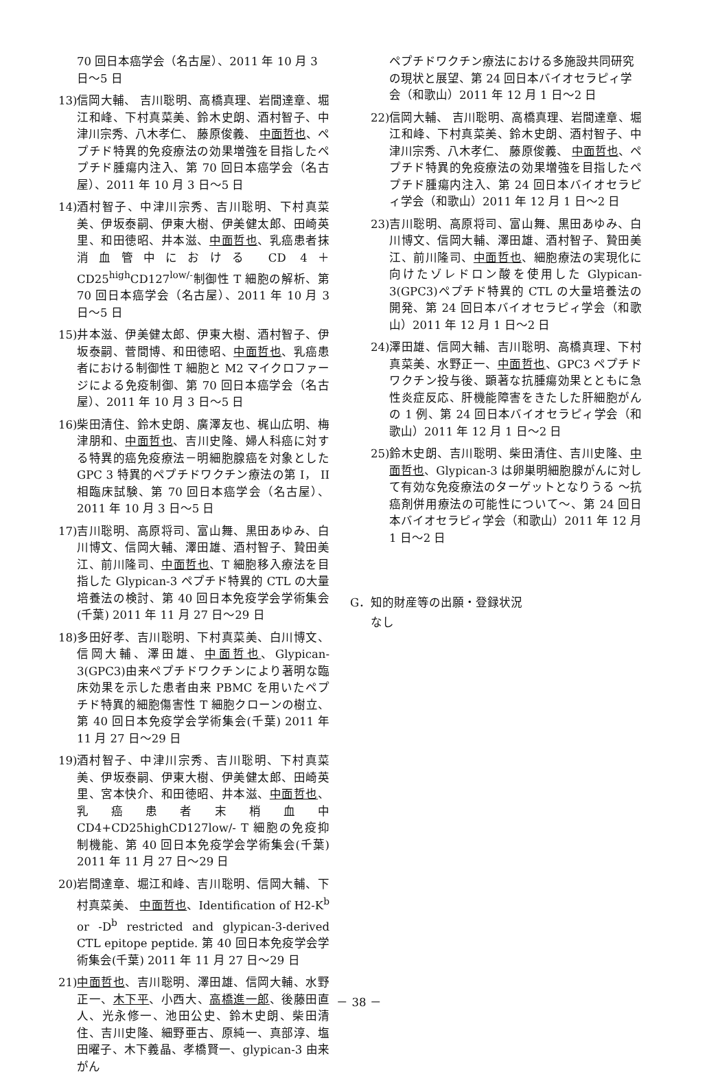70 回日本癌学会（名古屋）、2011 年 10 月 3 日～5 日
13) 信岡大輔、 吉川聡明、高橋真理、岩間達章、堀江和峰、下村真菜美、鈴木史朗、酒村智子、中津川宗秀、八木孝仁、 藤原俊義、 中面哲也、ペプチド特異的免疫療法の効果増強を目指したペプチド腫瘍内注入、第 70 回日本癌学会（名古屋）、2011 年 10 月 3 日～5 日
14) 酒村智子、中津川宗秀、吉川聡明、下村真菜美、伊坂泰嗣、伊東大樹、伊美健太郎、田崎英里、和田徳昭、井本滋、中面哲也、乳癌患者抹消血管中における CD 4＋ CD25<sup>high</sup>CD127<sup>low/-</sup>制御性 T 細胞の解析、第 70 回日本癌学会（名古屋）、2011 年 10 月 3 日～5 日
15) 井本滋、伊美健太郎、伊東大樹、酒村智子、伊坂泰嗣、菅間博、和田徳昭、中面哲也、乳癌患者における制御性 T 細胞と M2 マイクロファージによる免疫制御、第 70 回日本癌学会（名古屋）、2011 年 10 月 3 日～5 日
16) 柴田清住、鈴木史朗、廣澤友也、梶山広明、梅津朋和、中面哲也、吉川史隆、婦人科癌に対する特異的癌免疫療法－明細胞腺癌を対象とした GPC 3 特異的ペプチドワクチン療法の第 I， II 相臨床試験、第 70 回日本癌学会（名古屋）、2011 年 10 月 3 日～5 日
17) 吉川聡明、高原将司、富山舞、黒田あゆみ、白川博文、信岡大輔、澤田雄、酒村智子、贄田美江、前川隆司、中面哲也、T 細胞移入療法を目指した Glypican-3 ペプチド特異的 CTL の大量培養法の検討、第 40 回日本免疫学会学術集会(千葉) 2011 年 11 月 27 日～29 日
18) 多田好孝、吉川聡明、下村真菜美、白川博文、信岡大輔、澤田雄、中面哲也、Glypican-3(GPC3)由来ペプチドワクチンにより著明な臨床効果を示した患者由来 PBMC を用いたペプチド特異的細胞傷害性 T 細胞クローンの樹立、第 40 回日本免疫学会学術集会(千葉) 2011 年 11 月 27 日～29 日
19) 酒村智子、中津川宗秀、吉川聡明、下村真菜美、伊坂泰嗣、伊東大樹、伊美健太郎、田崎英里、宮本快介、和田徳昭、井本滋、中面哲也、乳癌患者末梢血中 CD4+CD25highCD127low/- T 細胞の免疫抑制機能、第 40 回日本免疫学会学術集会(千葉) 2011 年 11 月 27 日～29 日
20) 岩間達章、堀江和峰、吉川聡明、信岡大輔、下村真菜美、 中面哲也、Identification of H2-K<sup>b</sup> or -D<sup>b</sup> restricted and glypican-3-derived CTL epitope peptide. 第 40 回日本免疫学会学術集会(千葉) 2011 年 11 月 27 日～29 日
21) 中面哲也、吉川聡明、澤田雄、信岡大輔、水野正一、木下平、小西大、高橋進一郎、後藤田直人、光永修一、池田公史、鈴木史朗、柴田清住、吉川史隆、細野亜古、原純一、真部淳、塩田曜子、木下義晶、孝橋賢一、glypican-3 由来がん
ペプチドワクチン療法における多施設共同研究の現状と展望、第 24 回日本バイオセラピィ学会（和歌山）2011 年 12 月 1 日～2 日
22) 信岡大輔、 吉川聡明、高橋真理、岩間達章、堀江和峰、下村真菜美、鈴木史朗、酒村智子、中津川宗秀、八木孝仁、 藤原俊義、 中面哲也、ペプチド特異的免疫療法の効果増強を目指したペプチド腫瘍内注入、第 24 回日本バイオセラピィ学会（和歌山）2011 年 12 月 1 日～2 日
23) 吉川聡明、高原将司、富山舞、黒田あゆみ、白川博文、信岡大輔、澤田雄、酒村智子、贄田美江、前川隆司、中面哲也、細胞療法の実現化に向けたゾレドロン酸を使用した Glypican-3(GPC3)ペプチド特異的 CTL の大量培養法の開発、第 24 回日本バイオセラピィ学会（和歌山）2011 年 12 月 1 日～2 日
24) 澤田雄、信岡大輔、吉川聡明、高橋真理、下村真菜美、水野正一、中面哲也、GPC3 ペプチドワクチン投与後、顕著な抗腫瘍効果とともに急性炎症反応、肝機能障害をきたした肝細胞がんの 1 例、第 24 回日本バイオセラピィ学会（和歌山）2011 年 12 月 1 日～2 日
25) 鈴木史朗、吉川聡明、柴田清住、吉川史隆、中面哲也、Glypican-3 は卵巣明細胞腺がんに対して有効な免疫療法のターゲットとなりうる ～抗癌剤併用療法の可能性について～、第 24 回日本バイオセラピィ学会（和歌山）2011 年 12 月 1 日～2 日
G．知的財産等の出願・登録状況
なし
－ 38 －